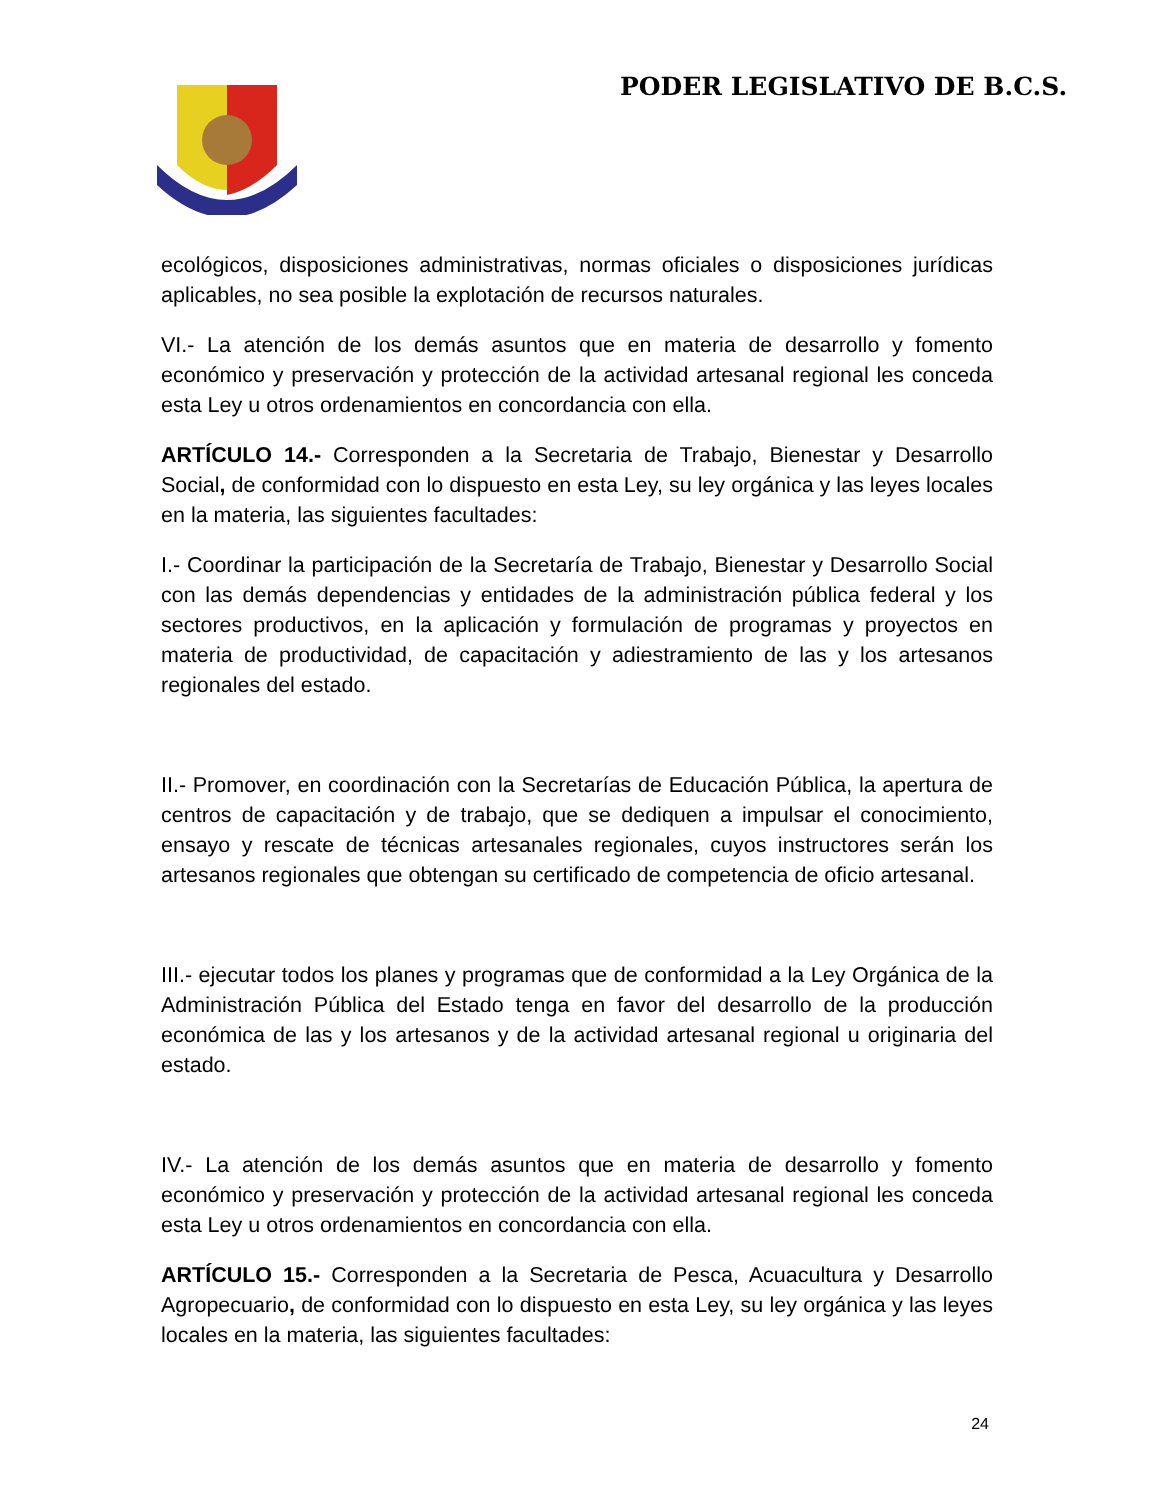PODER LEGISLATIVO DE B.C.S.
ecológicos, disposiciones administrativas, normas oficiales o disposiciones jurídicas aplicables, no sea posible la explotación de recursos naturales.
VI.- La atención de los demás asuntos que en materia de desarrollo y fomento económico y preservación y protección de la actividad artesanal regional les conceda esta Ley u otros ordenamientos en concordancia con ella.
ARTÍCULO 14.- Corresponden a la Secretaria de Trabajo, Bienestar y Desarrollo Social, de conformidad con lo dispuesto en esta Ley, su ley orgánica y las leyes locales en la materia, las siguientes facultades:
I.- Coordinar la participación de la Secretaría de Trabajo, Bienestar y Desarrollo Social con las demás dependencias y entidades de la administración pública federal y los sectores productivos, en la aplicación y formulación de programas y proyectos en materia de productividad, de capacitación y adiestramiento de las y los artesanos regionales del estado.
II.- Promover, en coordinación con la Secretarías de Educación Pública, la apertura de centros de capacitación y de trabajo, que se dediquen a impulsar el conocimiento, ensayo y rescate de técnicas artesanales regionales, cuyos instructores serán los artesanos regionales que obtengan su certificado de competencia de oficio artesanal.
III.- ejecutar todos los planes y programas que de conformidad a la Ley Orgánica de la Administración Pública del Estado tenga en favor del desarrollo de la producción económica de las y los artesanos y de la actividad artesanal regional u originaria del estado.
IV.- La atención de los demás asuntos que en materia de desarrollo y fomento económico y preservación y protección de la actividad artesanal regional les conceda esta Ley u otros ordenamientos en concordancia con ella.
ARTÍCULO 15.- Corresponden a la Secretaria de Pesca, Acuacultura y Desarrollo Agropecuario, de conformidad con lo dispuesto en esta Ley, su ley orgánica y las leyes locales en la materia, las siguientes facultades:
24